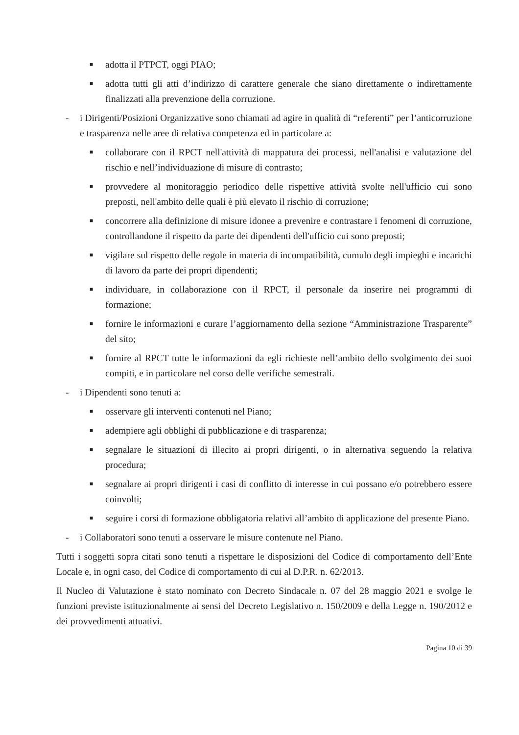■
adotta il PTPCT, oggi PIAO;
■
adotta tutti gli atti d’indirizzo di carattere generale che siano direttamente o indirettamente finalizzati alla prevenzione della corruzione.
- i Dirigenti/Posizioni Organizzative sono chiamati ad agire in qualità di “referenti” per l’anticorruzione e trasparenza nelle aree di relativa competenza ed in particolare a:
■
collaborare con il RPCT nell'attività di mappatura dei processi, nell'analisi e valutazione del rischio e nell’individuazione di misure di contrasto;
■
provvedere al monitoraggio periodico delle rispettive attività svolte nell'ufficio cui sono preposti, nell'ambito delle quali è più elevato il rischio di corruzione;
■
concorrere alla definizione di misure idonee a prevenire e contrastare i fenomeni di corruzione, controllandone il rispetto da parte dei dipendenti dell'ufficio cui sono preposti;
■
vigilare sul rispetto delle regole in materia di incompatibilità, cumulo degli impieghi e incarichi di lavoro da parte dei propri dipendenti;
■
individuare, in collaborazione con il RPCT, il personale da inserire nei programmi di formazione;
■
fornire le informazioni e curare l’aggiornamento della sezione “Amministrazione Trasparente” del sito;
■
fornire al RPCT tutte le informazioni da egli richieste nell’ambito dello svolgimento dei suoi compiti, e in particolare nel corso delle verifiche semestrali.
- i Dipendenti sono tenuti a:
■
osservare gli interventi contenuti nel Piano;
■
adempiere agli obblighi di pubblicazione e di trasparenza;
■
segnalare le situazioni di illecito ai propri dirigenti, o in alternativa seguendo la relativa procedura;
■
segnalare ai propri dirigenti i casi di conflitto di interesse in cui possano e/o potrebbero essere coinvolti;
■
seguire i corsi di formazione obbligatoria relativi all’ambito di applicazione del presente Piano.
- i Collaboratori sono tenuti a osservare le misure contenute nel Piano.
Tutti i soggetti sopra citati sono tenuti a rispettare le disposizioni del Codice di comportamento dell’Ente Locale e, in ogni caso, del Codice di comportamento di cui al D.P.R. n. 62/2013.
Il Nucleo di Valutazione è stato nominato con Decreto Sindacale n. 07 del 28 maggio 2021 e svolge le funzioni previste istituzionalmente ai sensi del Decreto Legislativo n. 150/2009 e della Legge n. 190/2012 e dei provvedimenti attuativi.
Pagina 10 di 39